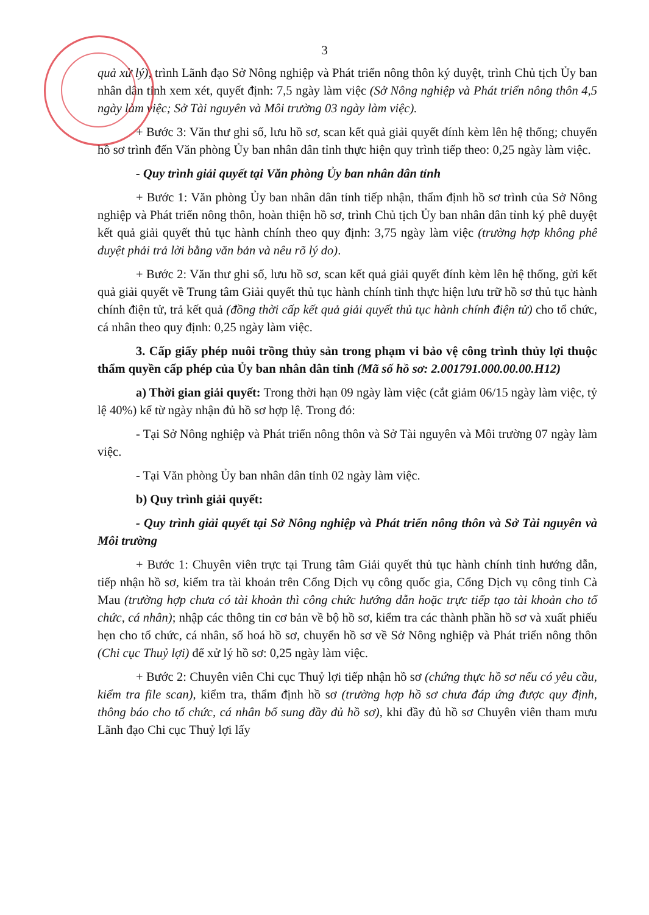3
quả xử lý), trình Lãnh đạo Sở Nông nghiệp và Phát triển nông thôn ký duyệt, trình Chủ tịch Ủy ban nhân dân tỉnh xem xét, quyết định: 7,5 ngày làm việc (Sở Nông nghiệp và Phát triển nông thôn 4,5 ngày làm việc; Sở Tài nguyên và Môi trường 03 ngày làm việc).
+ Bước 3: Văn thư ghi số, lưu hồ sơ, scan kết quả giải quyết đính kèm lên hệ thống; chuyển hồ sơ trình đến Văn phòng Ủy ban nhân dân tỉnh thực hiện quy trình tiếp theo: 0,25 ngày làm việc.
- Quy trình giải quyết tại Văn phòng Ủy ban nhân dân tỉnh
+ Bước 1: Văn phòng Ủy ban nhân dân tỉnh tiếp nhận, thẩm định hồ sơ trình của Sở Nông nghiệp và Phát triển nông thôn, hoàn thiện hồ sơ, trình Chủ tịch Ủy ban nhân dân tỉnh ký phê duyệt kết quả giải quyết thủ tục hành chính theo quy định: 3,75 ngày làm việc (trường hợp không phê duyệt phải trả lời bằng văn bản và nêu rõ lý do).
+ Bước 2: Văn thư ghi số, lưu hồ sơ, scan kết quả giải quyết đính kèm lên hệ thống, gửi kết quả giải quyết về Trung tâm Giải quyết thủ tục hành chính tỉnh thực hiện lưu trữ hồ sơ thủ tục hành chính điện tử, trả kết quả (đồng thời cấp kết quả giải quyết thủ tục hành chính điện tử) cho tổ chức, cá nhân theo quy định: 0,25 ngày làm việc.
3. Cấp giấy phép nuôi trồng thủy sản trong phạm vi bảo vệ công trình thủy lợi thuộc thẩm quyền cấp phép của Ủy ban nhân dân tỉnh (Mã số hồ sơ: 2.001791.000.00.00.H12)
a) Thời gian giải quyết: Trong thời hạn 09 ngày làm việc (cắt giảm 06/15 ngày làm việc, tỷ lệ 40%) kể từ ngày nhận đủ hồ sơ hợp lệ. Trong đó:
- Tại Sở Nông nghiệp và Phát triển nông thôn và Sở Tài nguyên và Môi trường 07 ngày làm việc.
- Tại Văn phòng Ủy ban nhân dân tỉnh 02 ngày làm việc.
b) Quy trình giải quyết:
- Quy trình giải quyết tại Sở Nông nghiệp và Phát triển nông thôn và Sở Tài nguyên và Môi trường
+ Bước 1: Chuyên viên trực tại Trung tâm Giải quyết thủ tục hành chính tỉnh hướng dẫn, tiếp nhận hồ sơ, kiểm tra tài khoản trên Cổng Dịch vụ công quốc gia, Cổng Dịch vụ công tỉnh Cà Mau (trường hợp chưa có tài khoản thì công chức hướng dẫn hoặc trực tiếp tạo tài khoản cho tổ chức, cá nhân); nhập các thông tin cơ bản về bộ hồ sơ, kiểm tra các thành phần hồ sơ và xuất phiếu hẹn cho tổ chức, cá nhân, số hoá hồ sơ, chuyển hồ sơ về Sở Nông nghiệp và Phát triển nông thôn (Chi cục Thuỷ lợi) để xử lý hồ sơ: 0,25 ngày làm việc.
+ Bước 2: Chuyên viên Chi cục Thuỷ lợi tiếp nhận hồ sơ (chứng thực hồ sơ nếu có yêu cầu, kiểm tra file scan), kiểm tra, thẩm định hồ sơ (trường hợp hồ sơ chưa đáp ứng được quy định, thông báo cho tổ chức, cá nhân bổ sung đầy đủ hồ sơ), khi đầy đủ hồ sơ Chuyên viên tham mưu Lãnh đạo Chi cục Thuỷ lợi lấy